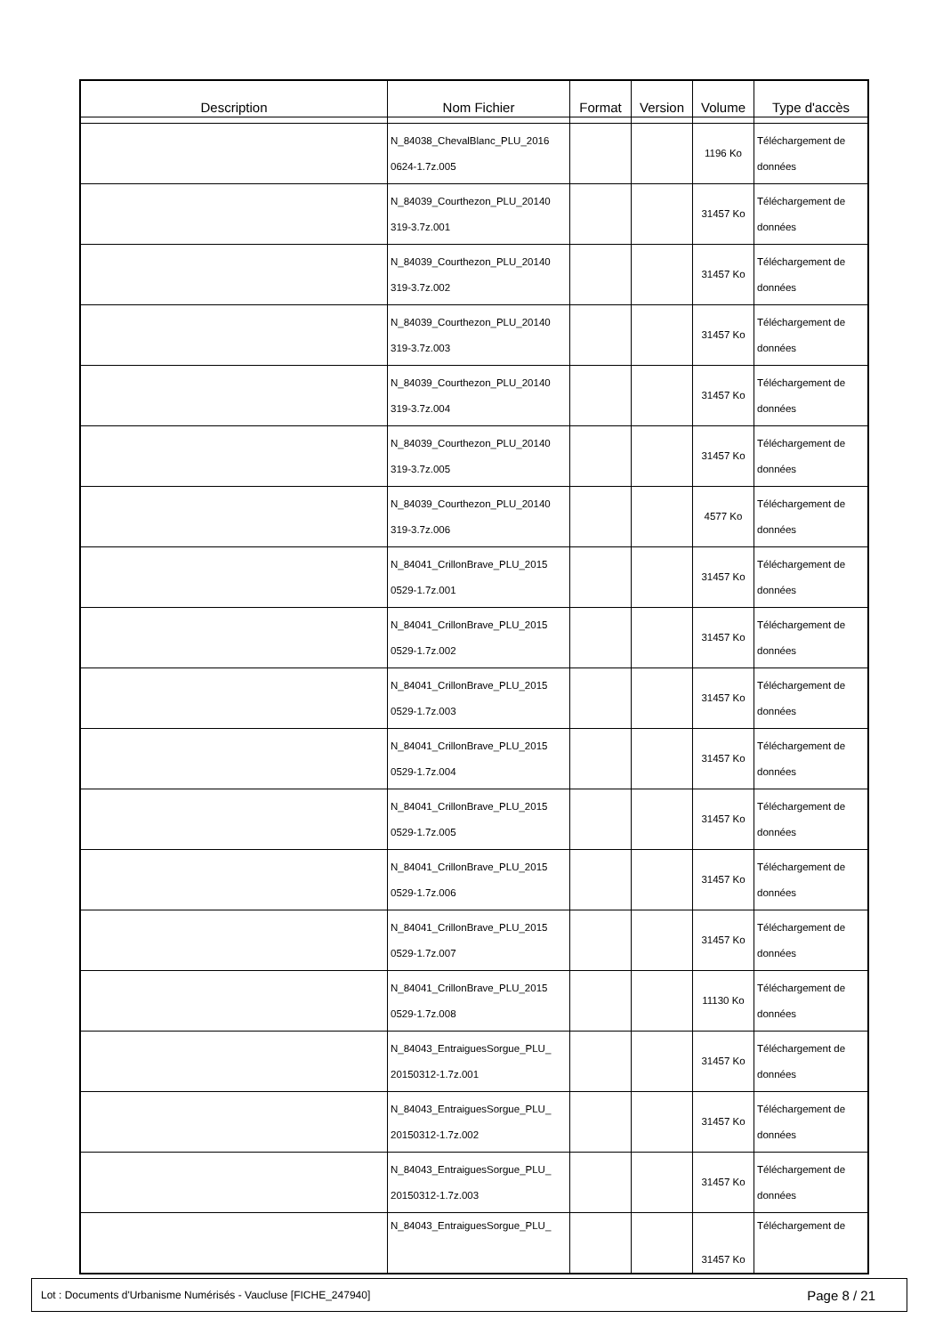| Description | Nom Fichier | Format | Version | Volume | Type d'accès |
| --- | --- | --- | --- | --- | --- |
| | N_84038_ChevalBlanc_PLU_2016 0624-1.7z.005 | | | 1196 Ko | Téléchargement de données |
| | N_84039_Courthezon_PLU_20140 319-3.7z.001 | | | 31457 Ko | Téléchargement de données |
| | N_84039_Courthezon_PLU_20140 319-3.7z.002 | | | 31457 Ko | Téléchargement de données |
| | N_84039_Courthezon_PLU_20140 319-3.7z.003 | | | 31457 Ko | Téléchargement de données |
| | N_84039_Courthezon_PLU_20140 319-3.7z.004 | | | 31457 Ko | Téléchargement de données |
| | N_84039_Courthezon_PLU_20140 319-3.7z.005 | | | 31457 Ko | Téléchargement de données |
| | N_84039_Courthezon_PLU_20140 319-3.7z.006 | | | 4577 Ko | Téléchargement de données |
| | N_84041_CrillonBrave_PLU_2015 0529-1.7z.001 | | | 31457 Ko | Téléchargement de données |
| | N_84041_CrillonBrave_PLU_2015 0529-1.7z.002 | | | 31457 Ko | Téléchargement de données |
| | N_84041_CrillonBrave_PLU_2015 0529-1.7z.003 | | | 31457 Ko | Téléchargement de données |
| | N_84041_CrillonBrave_PLU_2015 0529-1.7z.004 | | | 31457 Ko | Téléchargement de données |
| | N_84041_CrillonBrave_PLU_2015 0529-1.7z.005 | | | 31457 Ko | Téléchargement de données |
| | N_84041_CrillonBrave_PLU_2015 0529-1.7z.006 | | | 31457 Ko | Téléchargement de données |
| | N_84041_CrillonBrave_PLU_2015 0529-1.7z.007 | | | 31457 Ko | Téléchargement de données |
| | N_84041_CrillonBrave_PLU_2015 0529-1.7z.008 | | | 11130 Ko | Téléchargement de données |
| | N_84043_EntraiguesSorgue_PLU_ 20150312-1.7z.001 | | | 31457 Ko | Téléchargement de données |
| | N_84043_EntraiguesSorgue_PLU_ 20150312-1.7z.002 | | | 31457 Ko | Téléchargement de données |
| | N_84043_EntraiguesSorgue_PLU_ 20150312-1.7z.003 | | | 31457 Ko | Téléchargement de données |
| | N_84043_EntraiguesSorgue_PLU_ | | | 31457 Ko | Téléchargement de |
Lot : Documents d'Urbanisme Numérisés - Vaucluse [FICHE_247940] Page 8 / 21